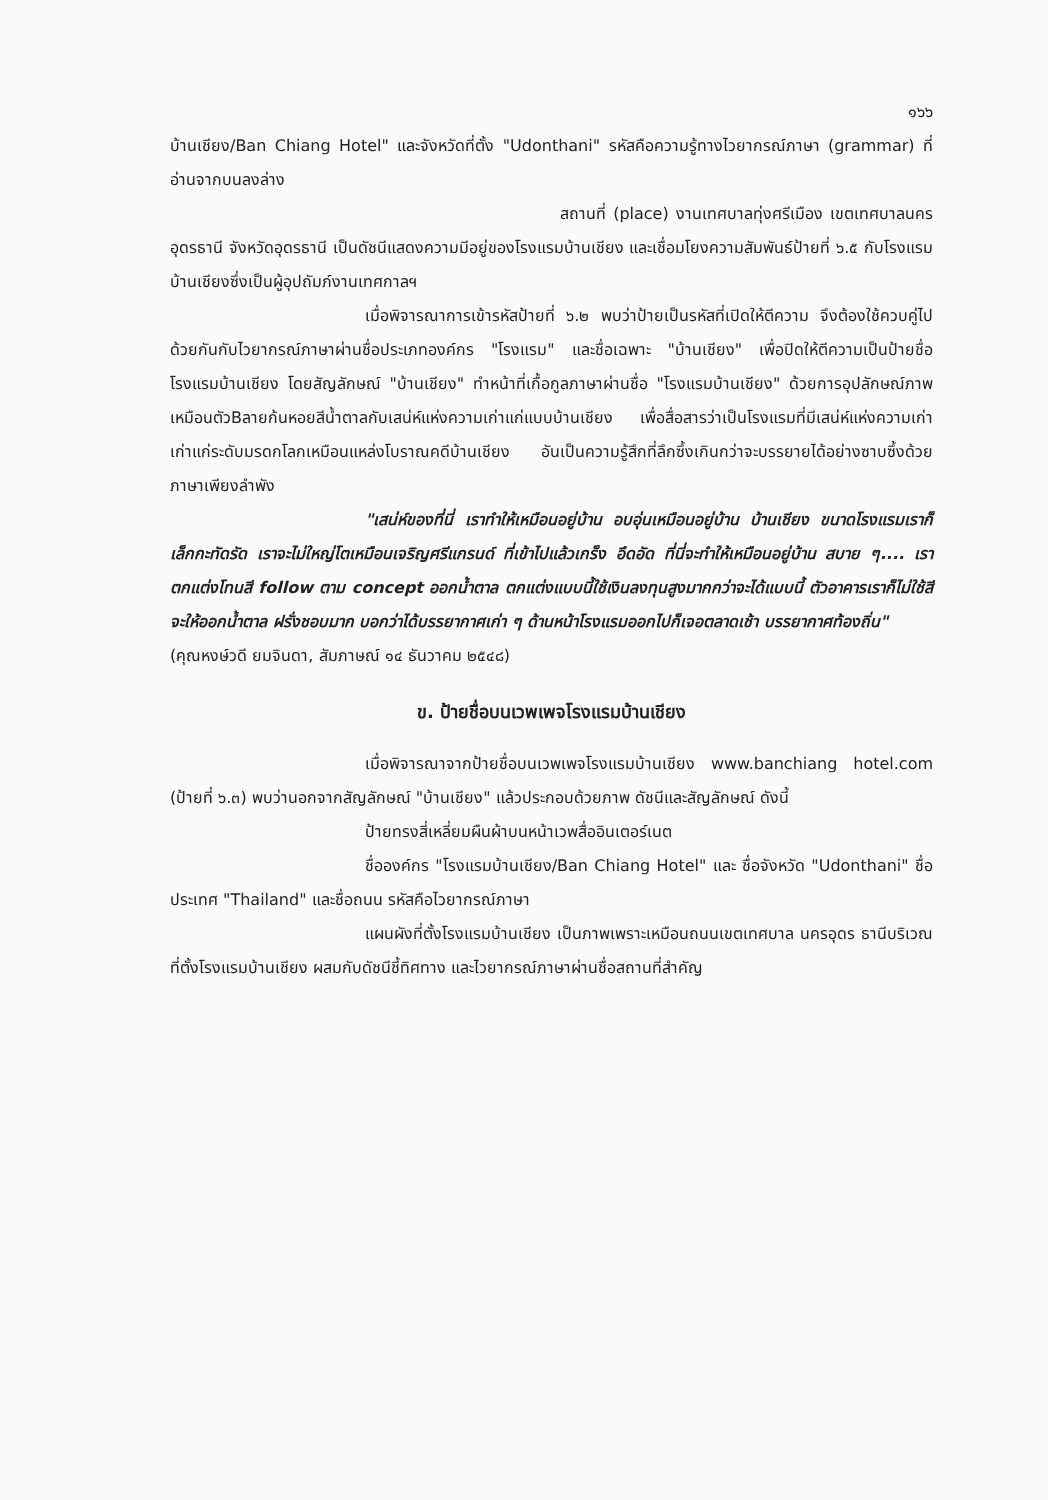๑๖๖
บ้านเชียง/Ban Chiang Hotel" และจังหวัดที่ตั้ง "Udonthani" รหัสคือความรู้ทางไวยากรณ์ภาษา (grammar) ที่อ่านจากบนลงล่าง
สถานที่ (place) งานเทศบาลทุ่งศรีเมือง เขตเทศบาลนครอุดรธานี จังหวัดอุดรธานี เป็นดัชนีแสดงความมีอยู่ของโรงแรมบ้านเชียง และเชื่อมโยงความสัมพันธ์ป้ายที่ ๖.๕ กับโรงแรมบ้านเชียงซึ่งเป็นผู้อุปถัมภ์งานเทศกาลฯ
เมื่อพิจารณาการเข้ารหัสป้ายที่ ๖.๒ พบว่าป้ายเป็นรหัสที่เปิดให้ตีความ จึงต้องใช้ควบคู่ไปด้วยกันกับไวยากรณ์ภาษาผ่านชื่อประเภทองค์กร "โรงแรม" และชื่อเฉพาะ "บ้านเชียง" เพื่อปิดให้ตีความเป็นป้ายชื่อโรงแรมบ้านเชียง โดยสัญลักษณ์ "บ้านเชียง" ทำหน้าที่เกื้อกูลภาษาผ่านชื่อ "โรงแรมบ้านเชียง" ด้วยการอุปลักษณ์ภาพเหมือนตัวBลายก้นหอยสีน้ำตาลกับเสน่ห์แห่งความเก่าแก่แบบบ้านเชียง เพื่อสื่อสารว่าเป็นโรงแรมที่มีเสน่ห์แห่งความเก่าเก่าแก่ระดับมรดกโลกเหมือนแหล่งโบราณคดีบ้านเชียง อันเป็นความรู้สึกที่ลึกซึ้งเกินกว่าจะบรรยายได้อย่างซาบซึ้งด้วยภาษาเพียงลำพัง
"เสน่ห์ของที่นี่ เราทำให้เหมือนอยู่บ้าน อบอุ่นเหมือนอยู่บ้าน บ้านเชียง ขนาดโรงแรมเราก็เล็กกะทัดรัด เราจะไม่ใหญ่โตเหมือนเจริญศรีแกรนด์ ที่เข้าไปแล้วเกร็ง อึดอัด ที่นี่จะทำให้เหมือนอยู่บ้าน สบาย ๆ.... เราตกแต่งโทนสี follow ตาม concept ออกน้ำตาล ตกแต่งแบบนี้ใช้เงินลงทุนสูงมากกว่าจะได้แบบนี้ ตัวอาคารเราก็ไม่ใช้สี จะให้ออกน้ำตาล ฝรั่งชอบมาก บอกว่าได้บรรยากาศเก่า ๆ ด้านหน้าโรงแรมออกไปก็เจอตลาดเช้า บรรยากาศท้องถิ่น"
(คุณหงษ์วดี ยมจินดา, สัมภาษณ์ ๑๔ ธันวาคม ๒๕๔๘)
ข. ป้ายชื่อบนเวพเพจโรงแรมบ้านเชียง
เมื่อพิจารณาจากป้ายชื่อบนเวพเพจโรงแรมบ้านเชียง www.banchiang hotel.com (ป้ายที่ ๖.๓) พบว่านอกจากสัญลักษณ์ "บ้านเชียง" แล้วประกอบด้วยภาพ ดัชนีและสัญลักษณ์ ดังนี้
ป้ายทรงสี่เหลี่ยมผืนผ้าบนหน้าเวพสื่ออินเตอร์เนต
ชื่อองค์กร "โรงแรมบ้านเชียง/Ban Chiang Hotel" และ ชื่อจังหวัด "Udonthani" ชื่อประเทศ "Thailand" และชื่อถนน รหัสคือไวยากรณ์ภาษา
แผนผังที่ตั้งโรงแรมบ้านเชียง เป็นภาพเพราะเหมือนถนนเขตเทศบาล นครอุดร ธานีบริเวณที่ตั้งโรงแรมบ้านเชียง ผสมกับดัชนีชี้ทิศทาง และไวยากรณ์ภาษาผ่านชื่อสถานที่สำคัญ